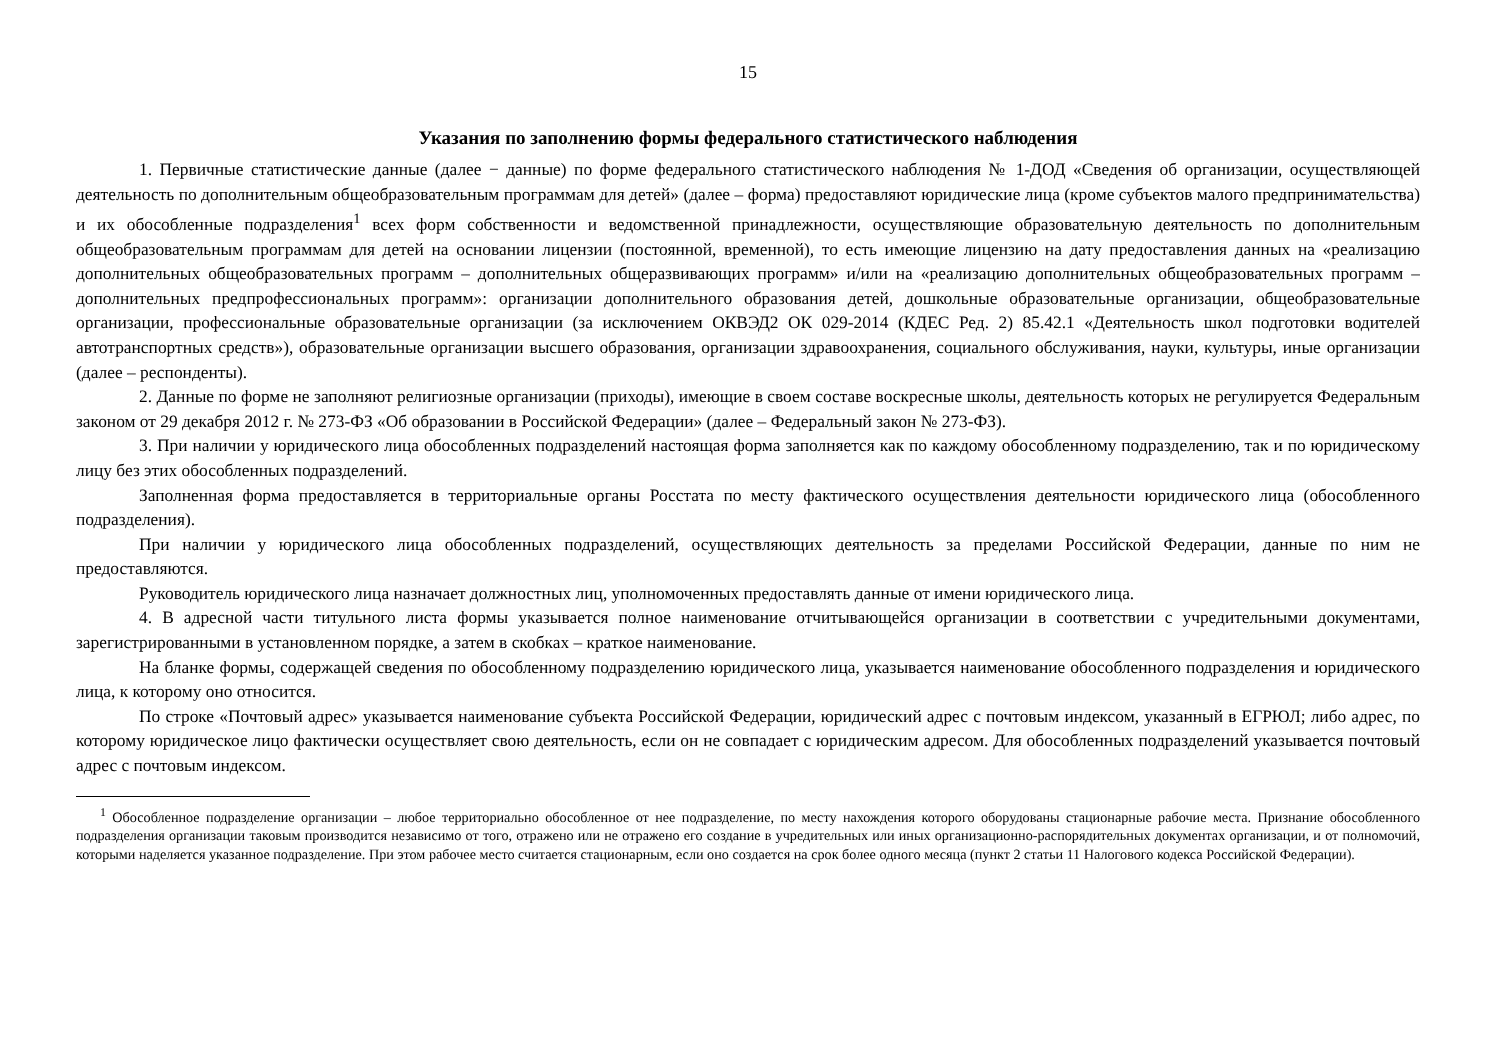15
Указания по заполнению формы федерального статистического наблюдения
1. Первичные статистические данные (далее − данные) по форме федерального статистического наблюдения № 1-ДОД «Сведения об организации, осуществляющей деятельность по дополнительным общеобразовательным программам для детей» (далее – форма) предоставляют юридические лица (кроме субъектов малого предпринимательства) и их обособленные подразделения<sup>1</sup> всех форм собственности и ведомственной принадлежности, осуществляющие образовательную деятельность по дополнительным общеобразовательным программам для детей на основании лицензии (постоянной, временной), то есть имеющие лицензию на дату предоставления данных на «реализацию дополнительных общеобразовательных программ – дополнительных общеразвивающих программ» и/или на «реализацию дополнительных общеобразовательных программ – дополнительных предпрофессиональных программ»: организации дополнительного образования детей, дошкольные образовательные организации, общеобразовательные организации, профессиональные образовательные организации (за исключением ОКВЭД2 ОК 029-2014 (КДЕС Ред. 2) 85.42.1 «Деятельность школ подготовки водителей автотранспортных средств»), образовательные организации высшего образования, организации здравоохранения, социального обслуживания, науки, культуры, иные организации (далее – респонденты).
2. Данные по форме не заполняют религиозные организации (приходы), имеющие в своем составе воскресные школы, деятельность которых не регулируется Федеральным законом от 29 декабря 2012 г. № 273-ФЗ «Об образовании в Российской Федерации» (далее – Федеральный закон № 273-ФЗ).
3. При наличии у юридического лица обособленных подразделений настоящая форма заполняется как по каждому обособленному подразделению, так и по юридическому лицу без этих обособленных подразделений.
Заполненная форма предоставляется в территориальные органы Росстата по месту фактического осуществления деятельности юридического лица (обособленного подразделения).
При наличии у юридического лица обособленных подразделений, осуществляющих деятельность за пределами Российской Федерации, данные по ним не предоставляются.
Руководитель юридического лица назначает должностных лиц, уполномоченных предоставлять данные от имени юридического лица.
4. В адресной части титульного листа формы указывается полное наименование отчитывающейся организации в соответствии с учредительными документами, зарегистрированными в установленном порядке, а затем в скобках – краткое наименование.
На бланке формы, содержащей сведения по обособленному подразделению юридического лица, указывается наименование обособленного подразделения и юридического лица, к которому оно относится.
По строке «Почтовый адрес» указывается наименование субъекта Российской Федерации, юридический адрес с почтовым индексом, указанный в ЕГРЮЛ; либо адрес, по которому юридическое лицо фактически осуществляет свою деятельность, если он не совпадает с юридическим адресом. Для обособленных подразделений указывается почтовый адрес с почтовым индексом.
<sup>1</sup> Обособленное подразделение организации – любое территориально обособленное от нее подразделение, по месту нахождения которого оборудованы стационарные рабочие места. Признание обособленного подразделения организации таковым производится независимо от того, отражено или не отражено его создание в учредительных или иных организационно-распорядительных документах организации, и от полномочий, которыми наделяется указанное подразделение. При этом рабочее место считается стационарным, если оно создается на срок более одного месяца (пункт 2 статьи 11 Налогового кодекса Российской Федерации).